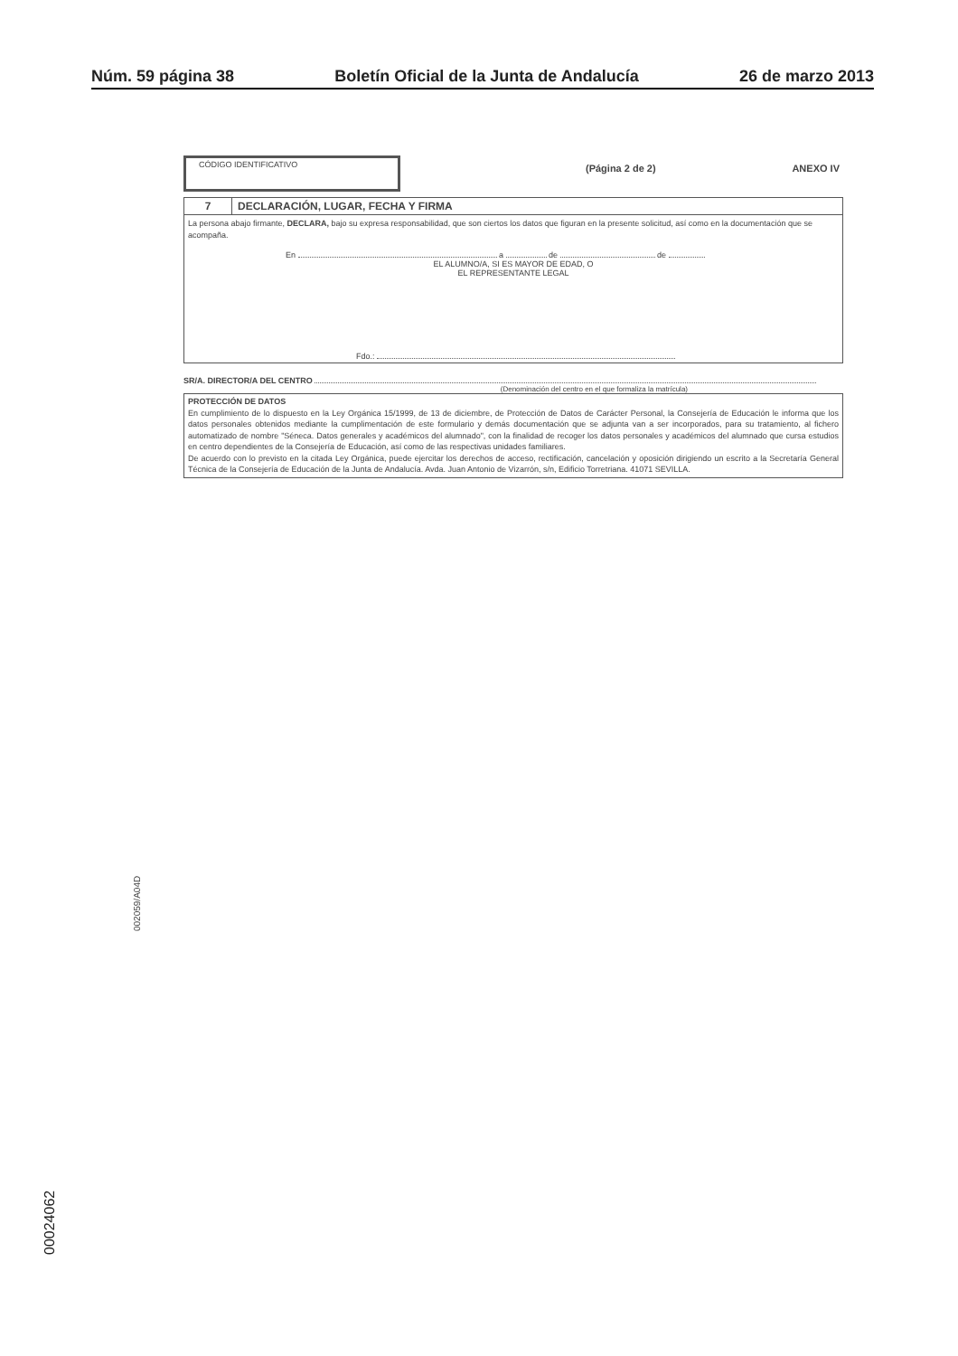Núm. 59 página 38 Boletín Oficial de la Junta de Andalucía 26 de marzo 2013
CÓDIGO IDENTIFICATIVO
(Página 2 de 2) ANEXO IV
7 DECLARACIÓN, LUGAR, FECHA Y FIRMA
La persona abajo firmante, DECLARA, bajo su expresa responsabilidad, que son ciertos los datos que figuran en la presente solicitud, así como en la documentación que se acompaña.
En a de de
EL ALUMNO/A, SI ES MAYOR DE EDAD, O
EL REPRESENTANTE LEGAL
Fdo.:
SR/A. DIRECTOR/A DEL CENTRO
(Denominación del centro en el que formaliza la matrícula)
PROTECCIÓN DE DATOS
En cumplimiento de lo dispuesto en la Ley Orgánica 15/1999, de 13 de diciembre, de Protección de Datos de Carácter Personal, la Consejería de Educación le informa que los datos personales obtenidos mediante la cumplimentación de este formulario y demás documentación que se adjunta van a ser incorporados, para su tratamiento, al fichero automatizado de nombre "Séneca. Datos generales y académicos del alumnado", con la finalidad de recoger los datos personales y académicos del alumnado que cursa estudios en centro dependientes de la Consejería de Educación, así como de las respectivas unidades familiares.
De acuerdo con lo previsto en la citada Ley Orgánica, puede ejercitar los derechos de acceso, rectificación, cancelación y oposición dirigiendo un escrito a la Secretaría General Técnica de la Consejería de Educación de la Junta de Andalucía. Avda. Juan Antonio de Vizarrón, s/n, Edificio Torretriana. 41071 SEVILLA.
002059/A04D
00024062